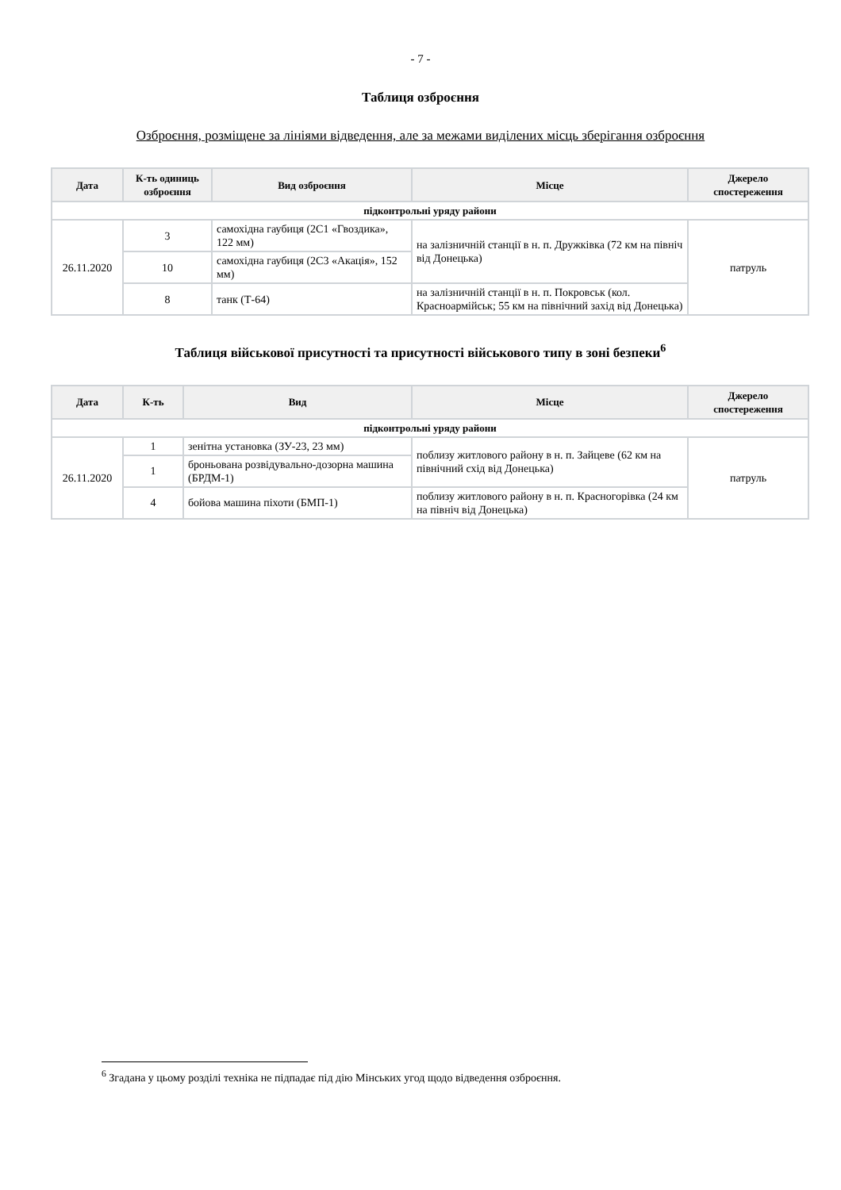- 7 -
Таблиця озброєння
Озброєння, розміщене за лініями відведення, але за межами виділених місць зберігання озброєння
| Дата | К-ть одиниць озброєння | Вид озброєння | Місце | Джерело спостереження |
| --- | --- | --- | --- | --- |
| підконтрольні уряду райони | | | | |
| 26.11.2020 | 3 | самохідна гаубиця (2С1 «Гвоздика», 122 мм) | на залізничній станції в н. п. Дружківка (72 км на північ від Донецька) | патруль |
| | 10 | самохідна гаубиця (2С3 «Акація», 152 мм) | | |
| | 8 | танк (Т-64) | на залізничній станції в н. п. Покровськ (кол. Красноармійськ; 55 км на північний захід від Донецька) | |
Таблиця військової присутності та присутності військового типу в зоні безпеки<sup>6</sup>
| Дата | К-ть | Вид | Місце | Джерело спостереження |
| --- | --- | --- | --- | --- |
| підконтрольні уряду райони | | | | |
| 26.11.2020 | 1 | зенітна установка (ЗУ-23, 23 мм) | поблизу житлового району в н. п. Зайцеве (62 км на північний схід від Донецька) | патруль |
| | 1 | броньована розвідувально-дозорна машина (БРДМ-1) | | |
| | 4 | бойова машина піхоти (БМП-1) | поблизу житлового району в н. п. Красногорівка (24 км на північ від Донецька) | |
<sup>6</sup> Згадана у цьому розділі техніка не підпадає під дію Мінських угод щодо відведення озброєння.